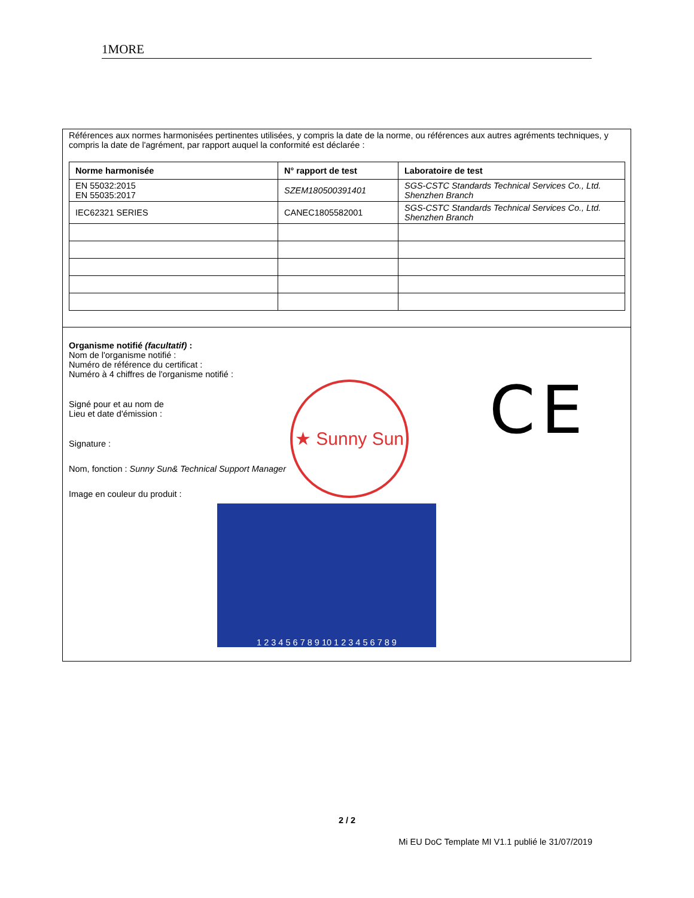1MORE
Références aux normes harmonisées pertinentes utilisées, y compris la date de la norme, ou références aux autres agréments techniques, y compris la date de l'agrément, par rapport auquel la conformité est déclarée :
| Norme harmonisée | N° rapport de test | Laboratoire de test |
| --- | --- | --- |
| EN 55032:2015 EN 55035:2017 | SZEM180500391401 | SGS-CSTC Standards Technical Services Co., Ltd. Shenzhen Branch |
| IEC62321 SERIES | CANEC1805582001 | SGS-CSTC Standards Technical Services Co., Ltd. Shenzhen Branch |
Organisme notifié (facultatif) :
Nom de l'organisme notifié :
Numéro de référence du certificat :
Numéro à 4 chiffres de l'organisme notifié :
Signé pour et au nom de
Lieu et date d'émission :
Signature :
Nom, fonction : Sunny Sun& Technical Support Manager
Image en couleur du produit :
1 2 3 4 5 6 7 8 9 10 1 2 3 4 5 6 7 8 9
★ Sunny Sun
CE
2 / 2
Mi EU DoC Template MI V1.1 publié le 31/07/2019